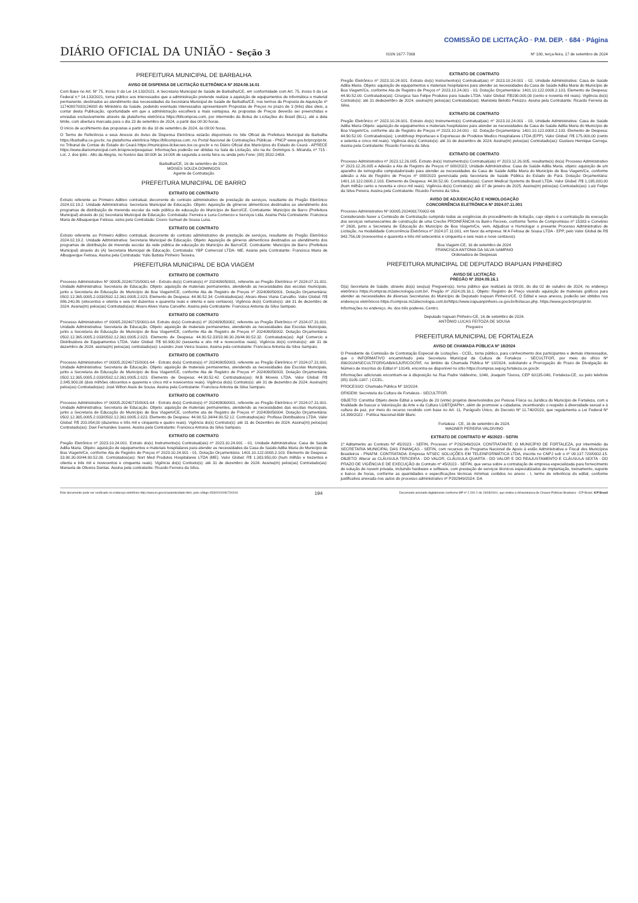COMISSÃO DE LICITAÇÃO · P.M. DEP. · 684 · Página
DIÁRIO OFICIAL DA UNIÃO - Seção 3 ISSN 1677-7069 Nº 180, terça-feira, 17 de setembro de 2024
PREFEITURA MUNICIPAL DE BARBALHA
AVISO DE DISPENSA DE LICITAÇÃO ELETRÔNICA Nº 2024.09.16.01
Com Base no Art. Nº 75, Inciso II da Lei 14.133/2021. A Secretaria Municipal de Saúde de Barbalha/CE, em conformidade com Art. 75, inciso II da Lei Federal n.º 14.133/2021, torna público aos interessados que a administração pretende realizar a aquisição de equipamentos de informática e material permanente, destinados ao atendimento das necessidades da Secretaria Municipal de Saúde de Barbalha/CE, nos termos da Proposta de Aquisição nº 11740887000124008 do Ministério da Saúde, podendo eventuais interessados apresentarem Propostas de Preços no prazo de 3 (três) dias úteis, a contar desta Publicação, oportunidade em que a administração escolherá a mais vantajosa. As propostas de Preços deverão ser preenchidas e enviadas exclusivamente através da plataforma eletrônica https://bllcompras.com, por intermédio da Bolsa de Licitações do Brasil (BLL), até a data limite, com abertura marcada para o dia 23 de setembro de 2024, a partir das 08:30 horas.
O início de acolhimento das propostas a partir do dia 18 de setembro de 2024, às 09:00 horas.
O Termo de Referência e seus Anexos do Aviso de Dispensa Eletrônica estarão disponíveis no Site Oficial da Prefeitura Municipal de Barbalha https://barbalha.ce.gov.br, na plataforma eletrônica https://bllcompras.com, no Portal Nacional de Contratações Públicas - PNCP www.gov.br/pncp/pt-br, no Tribunal de Contas do Estado do Ceará https://municipios-licitacoes.tce.ce.gov.br e no Diário Oficial dos Municípios do Estado do Ceará - APRECE https://www.diariomunicipal.com.br/aprece/pesquisar. Informações poderão ser obtidas na Sala da Licitação, sito na Av. Domingos S. Miranda, nº 715 - Lot. J. dos Ipês - Alto da Alegria, no horário das 08:00h às 14:00h de segunda a sexta feira ou ainda pelo Fone: (88) 3532-2459.
Barbalha/CE, 16 de setembro de 2024.
MOISES SOUZA DOMINGOS
Agente de Contratação
PREFEITURA MUNICIPAL DE BARRO
EXTRATO DE CONTRATO
Extrato referente ao Primeiro Aditivo contratual, decorrente do contrato administrativo de prestação de serviços, resultante do Pregão Eletrônico 2024.02.19.2. Unidade Administrativa: Secretaria Municipal de Educação. Objeto: Aquisição de gêneros alimentícios destinados ao atendimento dos programas de distribuição de merenda escolar da rede pública de educação do Município de Barro/CE. Contratante: Município de Barro (Prefeitura Municipal) através do (a) Secretaria Municipal de Educação. Contratada: Ferreira e Luna Comercio e Serviços Ltda. Assina Pela Contratante: Francisca Maria de Albuquerque Feitosa. ssina pela Contratada: Cicero Samuel de Sousa Luna.
EXTRATO DE CONTRATO
Extrato referente ao Primeiro Aditivo contratual, decorrente do contrato administrativo de prestação de serviços, resultante do Pregão Eletrônico 2024.02.19.2. Unidade Administrativa: Secretaria Municipal de Educação. Objeto: Aquisição de gêneros alimentícios destinados ao atendimento dos programas de distribuição de merenda escolar da rede pública de educação do Município de Barro/CE. Contratante: Município de Barro (Prefeitura Municipal) através do (A) Secretaria Municipal de Educação. Contratada: YBP Comercial LTDA- ME. Assina pela Contratante: Francisca Maria de Albuquerque Feitosa. Assina pela Contratada: Yulio Batista Pinheiro Teixeira.
PREFEITURA MUNICIPAL DE BOA VIAGEM
EXTRATO DE CONTRATO
Processo Administrativo Nº 00005.20240715/0001-64 - Extrato do(s) Contrato(s) nº 202409050001, referente ao Pregão Eletrônico nº 2024.07.31.001. Unidade Administrativa: Secretaria de Educação. Objeto: aquisição de materiais permanentes, atendendo as necessidades das escolas municipais, junto a Secretaria de Educação do Município de Boa Viagem/CE, conforme Ata de Registro de Preços nº 202409050001. Dotação Orçamentária: 0502.12.365.0005.2.033/0502.12.361.0005.2.023. Elemento de Despesa: 44.90.52.34. Contratados(as): Alvaro Alves Viana Carvalho. Valor Global: R$ 886.240,86 (oitocentos e oitenta e seis mil duzentos e quarenta reais e oitenta e seis centavos). Vigência do(s) Contrato(s): até 31 de dezembro de 2024. Assina(m) pelos(as) Contratado(as): Alvaro Alves Viana Carvalho. Assina pela Contratante: Francisca Antonia da Silva Sampaio.
EXTRATO DE CONTRATO
Processo Administrativo nº 00005.20240715/0001-64. Extrato do(s) Contrato(s) nº 202409050002, referente ao Pregão Eletrônico nº 2024.07.31.001. Unidade Administrativa: Secretaria de Educação. Objeto: aquisição de materiais permanentes, atendendo as necessidades das Escolas Municipais, junto a Secretaria de Educação do Município de Boa Viagem/CE, conforme Ata de Registro de Preços nº 202409050002. Dotação Orçamentária: 0502.12.365.0005.2.033/0502.12.361.0005.2.023. Elemento de Despesa: 44.90.52.33/33.90.30.26/44.90.52.32. Contratados(as): Agil Comercio e Distribuidora de Equipamentos LTDA. Valor Global: R$ 68.900,00 (sessenta e oito mil e novecentos reais). Vigência do(s) contrato(s): até 31 de dezembro de 2024. assina(m) pelos(as) contratado(as): Leandro José Vieira Soares. Assina pela contratante: Francisca Antonia da Silva Sampaio.
EXTRATO DE CONTRATO
Processo Administrativo nº 00005.20240715/0001-64 - Extrato do(s) Contrato(s) nº 202409050003, referente ao Pregão Eletrônico nº 2024.07.31.001. Unidade Administrativa: Secretaria de Educação. Objeto: aquisição de materiais permanentes, atendendo as necessidades das Escolas Municipais, junto a Secretaria de Educação do Município de Boa Viagem/CE, conforme Ata de Registro de Preços nº 202409050003. Dotação Orçamentária: 0502.12.365.0005.2.033/0502.12.361.0005.2.023. Elemento de Despesa: 44.90.52.42. Contratados(as): M.B Moveis LTDA. Valor Global: R$ 2.845.900,00 (dois milhões oitocentos e quarenta e cinco mil e novecentos reais). Vigência do(s) Contrato(s): até 31 de dezembro de 2024. Assina(m) pelos(as) Contratado(as): José Wilton Assis de Sousa. Assina pela Contratante: Francisca Antonia da Silva Sampaio.
EXTRATO DE CONTRATO
Processo Administrativo nº 00005.20240715/0001-64 - Extrato do(s) Contrato(s) nº 202409060001, referente ao Pregão Eletrônico nº 2024.07.31.001. Unidade Administrativa: Secretaria de Educação. Objeto: aquisição de materiais permanentes, atendendo as necessidades das escolas municipais, junto a Secretaria de Educação do Município de Boa Viagem/CE, conforme ata de Registro de Preços nº 202409050004. Dotação Orçamentária: 0502.12.365.0005.2.033/0502.12.361.0005.2.023. Elemento de Despesa: 44.90.52.34/44.90.52.12. Contratados(as): Profissa Distribuidora LTDA. Valor Global: R$ 203.054,00 (duzentos e três mil e cinquenta e quatro reais). Vigência do(s) Contrato(s): até 31 de Dezembro de 2024. Assina(m) pelos(as) Contratado(as): Davi Fernandes Soares. Assina pela Contratante: Francisca Antonia da Silva Sampaio.
EXTRATO DE CONTRATO
Pregão Eletrônico nº 2023.10.24.001. Extrato do(s) Instrumento(s) Contratual(ais) nº 2023.10.24.001 - 01, Unidade Administrativa: Casa de Saúde Adilia Maria. Objeto: aquisição de equipamentos e materiais hospitalares para atender as necessidades da Casa de Saúde Adilia Maria do Município de Boa Viagem/Ce, conforme Ata de Registro de Preços nº 2023.10.24.001 - 01. Dotação Orçamentária: 1401.10.122.0008.2.103. Elemento de Despesa: 33.90.30.00/44.90.52.00. Contratados(as): Nort Med Produtos Hospitalares LTDA (ME). Valor Global: R$ 1.383.950,00 (hum milhão e trezentos e oitenta e três mil e novecentos e cinquenta reais). Vigência do(s) Contrato(s): até 31 de dezembro de 2024. Assina(m) pelos(as) Contratado(as): Manuela de Oliveira Dantas. Assina pela contratante: Ricardo Ferreira da Silva.
EXTRATO DE CONTRATO
Pregão Eletrônico nº 2023.10.24.001. Extrato do(s) Instrumento(s) Contratual(ais) nº 2023.10.24.001 - 02, Unidade Administrativa: Casa de Saúde Adilia Maria. Objeto: aquisição de equipamentos e materiais hospitalares para atender as necessidades da Casa de Saúde Adilia Maria do Município de Boa Viagem/Ce, conforme Ata de Registro de Preços nº 2023.10.24.001 - 03. Dotação Orçamentária: 1401.10.122.0008.2.103. Elemento de Despesa: 44.90.52.00. Contratados(as): Cirurgica Sao Felipe Produtos para Saude LTDA. Valor Global: R$190.000,00 (cento e noventa mil reais). Vigência do(s) Contrato(s): até 31 dedezembro de 2024. assina(m) pelos(as) Contratado(as): Maristela Belotto Pelozzo. Assina pela Contratante: Ricardo Ferreira da Silva.
EXTRATO DE CONTRATO
Pregão Eletrônico nº 2023.10.24.001. Extrato do(s) Instrumento(s) Contratual(ais) nº 2023.10.24.001 - 03, Unidade Administrativa: Casa de Saúde Adilia Maria Objeto: aquisição de equipamentos e materiais hospitalares para atender as necessidades da Casa de Saúde Adilia Maria do Município de Boa Viagem/Ce, conforme ata de Registro de Preços nº 2023.10.24.001 - 02. Dotação Orçamentária: 1401.10.122.0008.2.103. Elemento de Despesa: 44.90.52.00. Contratados(as): Londrihosp Importacao e Exportacao de Produtos Medico Hospitalares LTDA (EPP). Valor Global: R$ 175.000,00 (cento e setenta e cinco mil reais). Vigência do(s) Contrato(s): até 31 de dezembro de 2024. Assina(m) pelos(as) Contratado(as): Gustavo Henrique Carrega. Assina pela Contratante: Ricardo Ferreira da Silva.
EXTRATO DE CONTRATO
Processo Administrativo nº 2023.12.26.005. Extrato do(s) Instrumento(s) Contratual(ais) nº 2023.12.26.005, resultante(s) do(a) Processo Administrativo nº 2023.12.26.005 e Adesão a Ata de Registro de Preços nº 088/2023; Unidade Administrativa: Casa de Saúde Adilia Maria. objeto: aquisição de um aparelho de tomografia computadorizado para atender as necessidades da Casa de Saúde Adilia Maria do Município de Boa Viagem/Ce, conforme adesão a Ata de Registro de Preços nº 088/2023 gerenciada pela Secretaria de Saúde Pública do Estado do Pará. Dotação Orçamentária: 1401.10.122.0008.2.103. Elemento de Despesa: 44.90.52.00. Contratados(as): Canon Medical Systems do Brasil LTDA. Valor Global: R$ 1.195.000,00 (hum milhão cento e noventa e cinco mil reais). Vigência do(s) Contrato(s): até 07 de janeiro de 2025. Assina(m) pelos(as) Contratado(as): Luiz Felipe da Silva Pereira. Assina pela Contratante: Ricardo Ferreira da Silva.
AVISO DE ADJUDICAÇÃO E HOMOLOGAÇÃO
CONCORRÊNCIA ELETRÔNICA Nº 2024.07.11.001
Processo Administrativo Nº 00005.20240617/0002-66
Considerando haver a Comissão de Contratação cumprido todas as exigências do procedimento de licitação, cujo objeto é a contratação da execução dos serviços remanescentes de construção de uma Creche PROINFÂNCIA no Bairro Recreio, conforme Termo de Compromisso nº 15383 e Convênio nº 2600, junto a Secretaria de Educação do Município de Boa Viagem/Ce, vem, Adjudicar e Homologar o presente Processo Administrativo de Licitação, na modalidade Concorrência Eletrônica nº 2024.07.11.001, em favor da empresa: M A Feitosa de Sousa LTDA - EPP, pelo Valor Global de R$ 943.756,09 (novecentos e quarenta e três mil setecentos e cinquenta e seis reais e nove centavos).
Boa Viagem-CE, 16 de setembro de 2024
FRANCISCA ANTONIA DA SILVA SAMPAIO
Ordenadora de Despesas
PREFEITURA MUNICIPAL DE DEPUTADO IRAPUAN PINHEIRO
AVISO DE LICITAÇÃO
PREGÃO Nº 2024.09.16.1
O(a) Secretaria de Saúde, através do(a) seu(ua) Pregoeiro(a), torna público que realizará às 09:00, do dia 02 de outubro de 2024, no endereço eletrônico https://compras.m2atecnologia.com.br/, Pregão nº 2024.09.16.1. Objeto: Registro de Preço visando aquisição de materiais gráficos para atender as necessidades de diversas Secretarias do Município de Deputado Irapuan Pinheiro/CE. O Edital e seus anexos, poderão ser obtidos nos endereços eletrônicos https://compras.m2atecnologia.com.br/https://www.irapuanpinheiro.ce.gov.br/licitacao.php. https://www.gov.br/pncp/pt-br.
Informações no endereço. Av. dos três poderes, Centro.
Deputado Irapuan Pinheiro-CE, 16 de setembro de 2024.
ANTÔNIO LUCAS FEITOZA DE SOUSA
Pregoeiro
PREFEITURA MUNICIPAL DE FORTALEZA
AVISO DE CHAMADA PÚBLICA Nº 18/2024
O Presidente da Comissão de Contratação Especial de Licitações - CCEL, torna público, para conhecimento dos participantes e demais interessados, que o INFORMATIVO encaminhado pela Secretaria Municipal da Cultura de Fortaleza - SECULTFOR, por meio do ofício Nº 890/2024/SECULTFOR/GAB/ASJUR/COCRIF, no âmbito da Chamada Pública Nº 18/2024, solicitando a Prorrogação do Prazo de Divulgação do Número de Inscritos do Edital nº 10149, encontra-se disponível no sítio https://compras.sepog.fortaleza.ce.gov.br.
Informações adicionais encontram-se à disposição na Rua Padre Valdevino, 1040, Joaquim Távora, CEP 60135-040, Fortaleza-CE, ou pelo telefone (85) 3105-1387. | CCEL.
PROCESSO: Chamada Pública Nº 18/2024.
ORIGEM: Secretaria da Cultura de Fortaleza - SECULTFOR.
OBJETO: Constitui Objeto deste Edital a seleção de 20 (vinte) projetos desenvolvidos por Pessoa Física ou Jurídica do Município de Fortaleza, com a finalidade de buscar a Valorização da Arte e da Cultura LGBTQIAPN+, além de promover a cidadania, incentivando o respeito à diversidade sexual e à cultura de paz, por meio do recurso recebido com base no Art. 11, Parágrafo Único, do Decreto Nº 11.740/2023, que regulamenta a Lei Federal Nº 14.399/2022 - Política Nacional Aldir Blanc
Fortaleza - CE, 16 de setembro de 2024.
WAGNER PEREIRA VALDIVINO
EXTRATO DE CONTRATO Nº 45/2023 - SEFIN
1º Aditamento ao Contrato Nº 45/2023 - SEFIN, Processo nº P292949/2024. CONTRATANTE: O MUNICÍPIO DE FORTALEZA, por intermédio da SECRETARIA MUNICIPAL DAS FINANÇAS - SEFIN, com recursos do Programa Nacional de Apoio à estão Administrativa e Fiscal dos Municípios Brasileiros - PNAFM. CONTRATADA: Empresa NTSEC SOLUÇÕES EM TELEINFORMÁTICA LTDA, inscrita no CNPJ sob o nº 09.137.728/0002-15. OBJETO: Alterar as CLÁUSULA TERCEIRA - DO VALOR, CLÁUSULA QUARTA - DO VALOR E DO REAJUSTAMENTO E CLÁUSULA SEXTA - DO PRAZO DE VIGÊNCIA E DE EXECUÇÃO do Contrato nº 45/2023 - SEFIN, que versa sobre a contratação de empresa especializada para fornecimento de solução de nuvem privada, incluindo hardware e software, com prestação de serviços técnicos especializados de implantação, treinamento, suporte e banco de horas, conforme as quantidades e especificações técnicas mínimas contidos no anexo - I, termo de referência do edital, conforme justificativa anexada nos autos do processo administrativo nº P292949/2024. DA
Este documento pode ser verificado no endereço eletrônico http://www.in.gov.br/autenticidade.html, pelo código 05302024091700194 194 Documento assinado digitalmente conforme MP nº 2.200-2 de 24/08/2001, que institui a Infraestrutura de Chaves Públicas Brasileira - ICP-Brasil. ICP Brasil